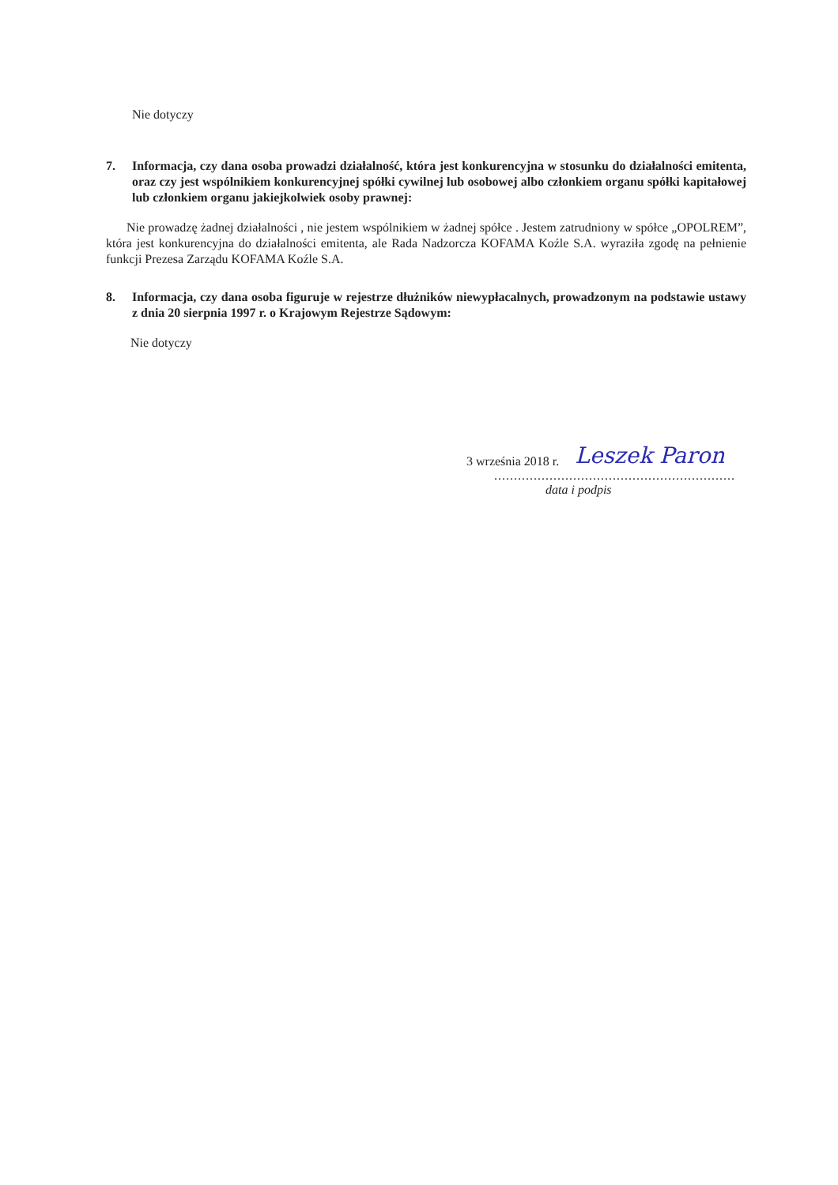Nie dotyczy
7. Informacja, czy dana osoba prowadzi działalność, która jest konkurencyjna w stosunku do działalności emitenta, oraz czy jest wspólnikiem konkurencyjnej spółki cywilnej lub osobowej albo członkiem organu spółki kapitałowej lub członkiem organu jakiejkolwiek osoby prawnej:
Nie prowadzę żadnej działalności , nie jestem wspólnikiem w żadnej spółce . Jestem zatrudniony w spółce „OPOLREM”, która jest konkurencyjna do działalności emitenta, ale Rada Nadzorcza KOFAMA Koźle S.A. wyraziła zgodę na pełnienie funkcji Prezesa Zarządu KOFAMA Koźle S.A.
8. Informacja, czy dana osoba figuruje w rejestrze dłużników niewypłacalnych, prowadzonym na podstawie ustawy z dnia 20 sierpnia 1997 r. o Krajowym Rejestrze Sądowym:
Nie dotyczy
3 września 2018 r. Leszek Paron
.............................................................
data i podpis